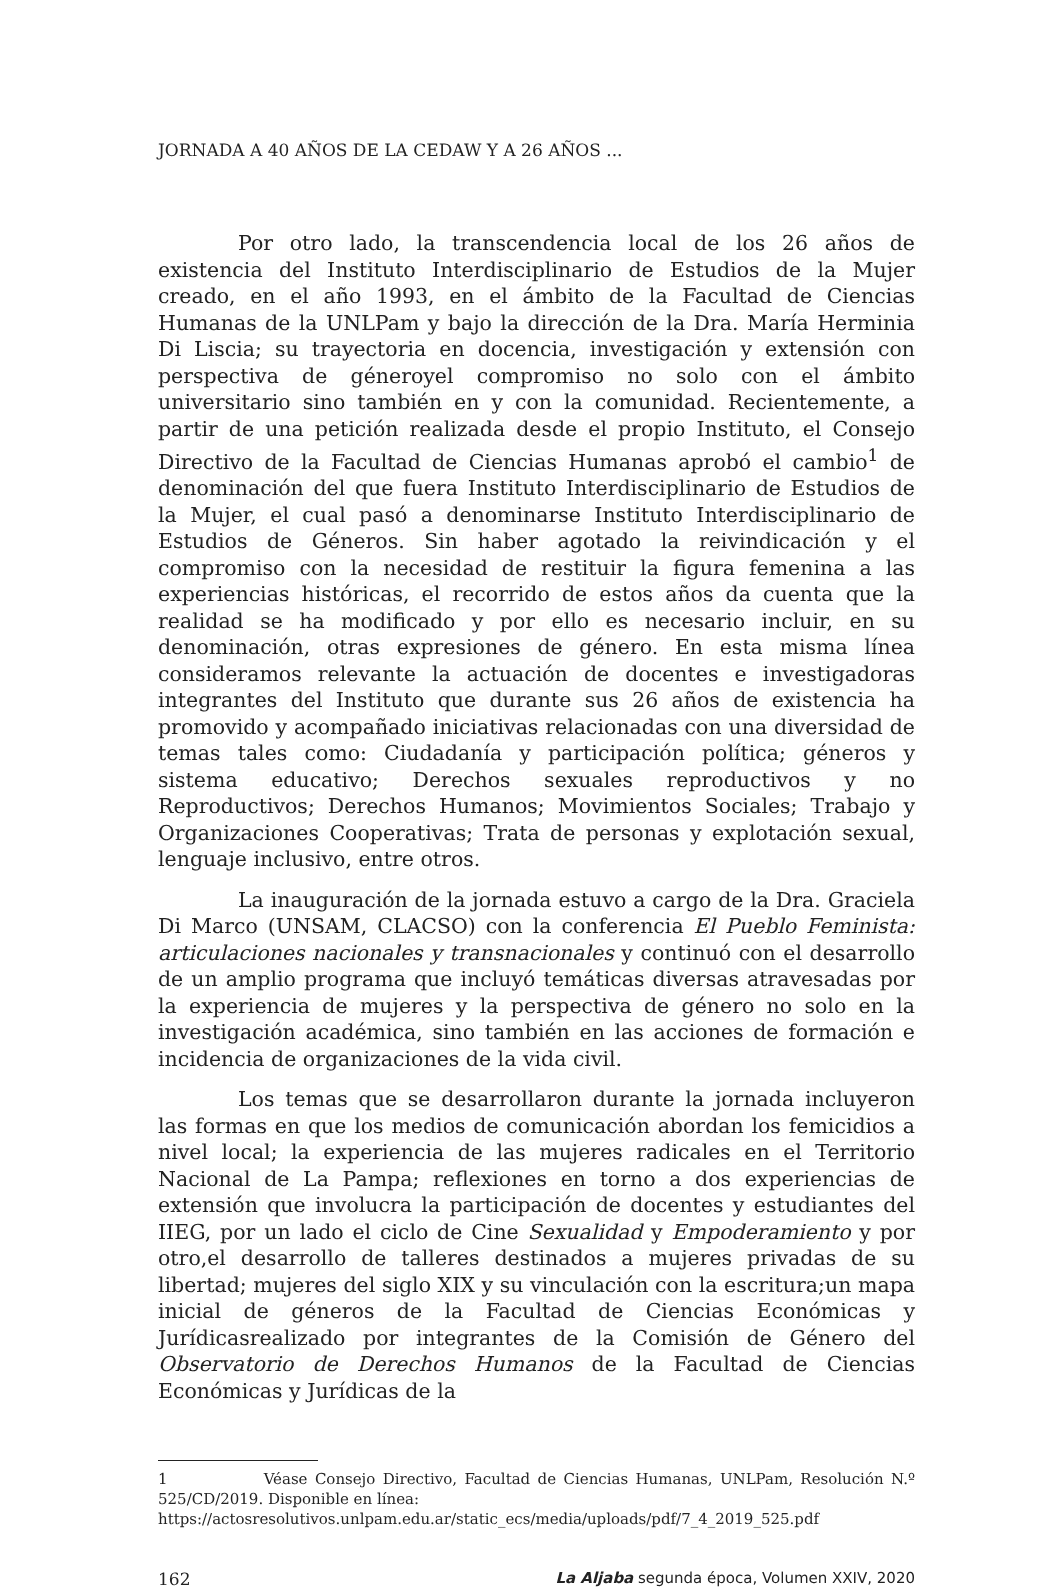JORNADA A 40 AÑOS DE LA CEDAW Y A 26 AÑOS ...
Por otro lado, la transcendencia local de los 26 años de existencia del Instituto Interdisciplinario de Estudios de la Mujer creado, en el año 1993, en el ámbito de la Facultad de Ciencias Humanas de la UNLPam y bajo la dirección de la Dra. María Herminia Di Liscia; su trayectoria en docencia, investigación y extensión con perspectiva de géneroyel compromiso no solo con el ámbito universitario sino también en y con la comunidad. Recientemente, a partir de una petición realizada desde el propio Instituto, el Consejo Directivo de la Facultad de Ciencias Humanas aprobó el cambio<sup>1</sup> de denominación del que fuera Instituto Interdisciplinario de Estudios de la Mujer, el cual pasó a denominarse Instituto Interdisciplinario de Estudios de Géneros. Sin haber agotado la reivindicación y el compromiso con la necesidad de restituir la figura femenina a las experiencias históricas, el recorrido de estos años da cuenta que la realidad se ha modificado y por ello es necesario incluir, en su denominación, otras expresiones de género. En esta misma línea consideramos relevante la actuación de docentes e investigadoras integrantes del Instituto que durante sus 26 años de existencia ha promovido y acompañado iniciativas relacionadas con una diversidad de temas tales como: Ciudadanía y participación política; géneros y sistema educativo; Derechos sexuales reproductivos y no Reproductivos; Derechos Humanos; Movimientos Sociales; Trabajo y Organizaciones Cooperativas; Trata de personas y explotación sexual, lenguaje inclusivo, entre otros.
La inauguración de la jornada estuvo a cargo de la Dra. Graciela Di Marco (UNSAM, CLACSO) con la conferencia El Pueblo Feminista: articulaciones nacionales y transnacionales y continuó con el desarrollo de un amplio programa que incluyó temáticas diversas atravesadas por la experiencia de mujeres y la perspectiva de género no solo en la investigación académica, sino también en las acciones de formación e incidencia de organizaciones de la vida civil.
Los temas que se desarrollaron durante la jornada incluyeron las formas en que los medios de comunicación abordan los femicidios a nivel local; la experiencia de las mujeres radicales en el Territorio Nacional de La Pampa; reflexiones en torno a dos experiencias de extensión que involucra la participación de docentes y estudiantes del IIEG, por un lado el ciclo de Cine Sexualidad y Empoderamiento y por otro,el desarrollo de talleres destinados a mujeres privadas de su libertad; mujeres del siglo XIX y su vinculación con la escritura;un mapa inicial de géneros de la Facultad de Ciencias Económicas y Jurídicasrealizado por integrantes de la Comisión de Género del Observatorio de Derechos Humanos de la Facultad de Ciencias Económicas y Jurídicas de la
1 Véase Consejo Directivo, Facultad de Ciencias Humanas, UNLPam, Resolución N.º 525/CD/2019. Disponible en línea:
https://actosresolutivos.unlpam.edu.ar/static_ecs/media/uploads/pdf/7_4_2019_525.pdf
162 La Aljaba segunda época, Volumen XXIV, 2020